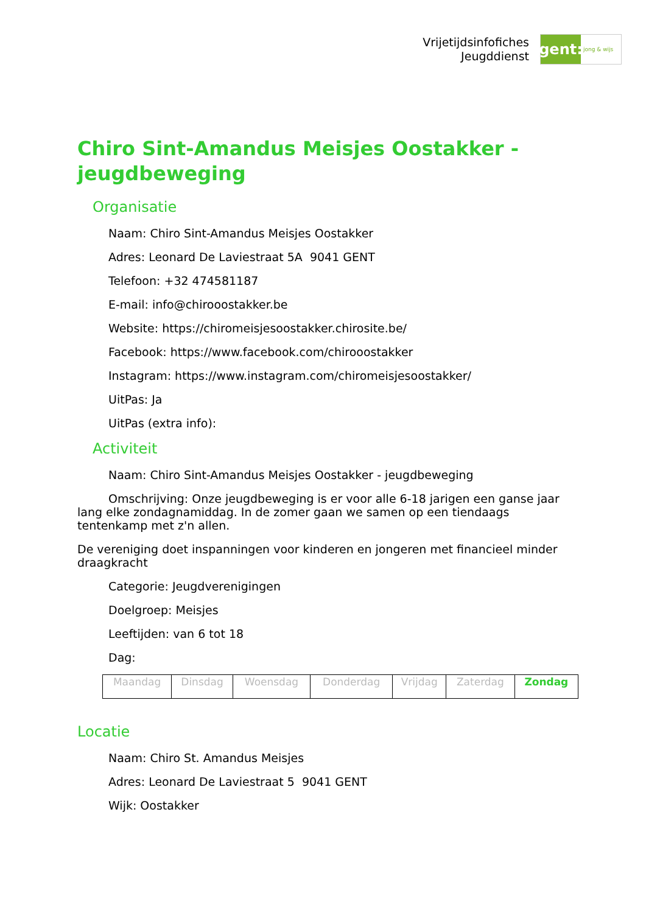Vrijetijdsinfofiches
Jeugddienst
gent:
jong & wijs
Chiro Sint-Amandus Meisjes Oostakker - jeugdbeweging
Organisatie
Naam: Chiro Sint-Amandus Meisjes Oostakker
Adres: Leonard De Laviestraat 5A 9041 GENT
Telefoon: +32 474581187
E-mail: info@chirooostakker.be
Website: https://chiromeisjesoostakker.chirosite.be/
Facebook: https://www.facebook.com/chirooostakker
Instagram: https://www.instagram.com/chiromeisjesoostakker/
UitPas: Ja
UitPas (extra info):
Activiteit
Naam: Chiro Sint-Amandus Meisjes Oostakker - jeugdbeweging
Omschrijving: Onze jeugdbeweging is er voor alle 6-18 jarigen een ganse jaar lang elke zondagnamiddag. In de zomer gaan we samen op een tiendaags tentenkamp met z'n allen.
De vereniging doet inspanningen voor kinderen en jongeren met financieel minder draagkracht
Categorie: Jeugdverenigingen
Doelgroep: Meisjes
Leeftijden: van 6 tot 18
Dag:
| Maandag | Dinsdag | Woensdag | Donderdag | Vrijdag | Zaterdag | Zondag |
Locatie
Naam: Chiro St. Amandus Meisjes
Adres: Leonard De Laviestraat 5 9041 GENT
Wijk: Oostakker